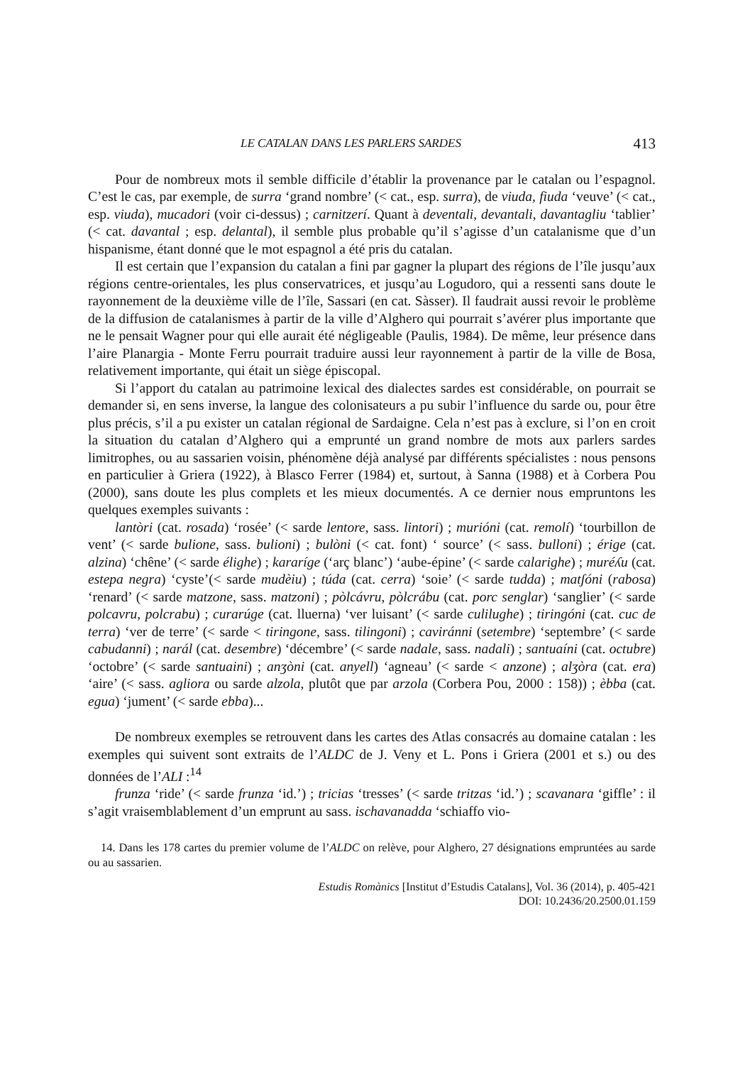LE CATALAN DANS LES PARLERS SARDES 413
Pour de nombreux mots il semble difficile d’établir la provenance par le catalan ou l’espagnol. C’est le cas, par exemple, de surra ‘grand nombre’ (< cat., esp. surra), de viuda, fiuda ‘veuve’ (< cat., esp. viuda), mucadori (voir ci-dessus) ; carnitzerí. Quant à deventali, devantali, davantagliu ‘tablier’ (< cat. davantal ; esp. delantal), il semble plus probable qu’il s’agisse d’un catalanisme que d’un hispanisme, étant donné que le mot espagnol a été pris du catalan.
Il est certain que l’expansion du catalan a fini par gagner la plupart des régions de l’île jusqu’aux régions centre-orientales, les plus conservatrices, et jusqu’au Logudoro, qui a ressenti sans doute le rayonnement de la deuxième ville de l’île, Sassari (en cat. Sàsser). Il faudrait aussi revoir le problème de la diffusion de catalanismes à partir de la ville d’Alghero qui pourrait s’avérer plus importante que ne le pensait Wagner pour qui elle aurait été négligeable (Paulis, 1984). De même, leur présence dans l’aire Planargia - Monte Ferru pourrait traduire aussi leur rayonnement à partir de la ville de Bosa, relativement importante, qui était un siège épiscopal.
Si l’apport du catalan au patrimoine lexical des dialectes sardes est considérable, on pourrait se demander si, en sens inverse, la langue des colonisateurs a pu subir l’influence du sarde ou, pour être plus précis, s’il a pu exister un catalan régional de Sardaigne. Cela n’est pas à exclure, si l’on en croit la situation du catalan d’Alghero qui a emprunté un grand nombre de mots aux parlers sardes limitrophes, ou au sassarien voisin, phénomène déjà analysé par différents spécialistes : nous pensons en particulier à Griera (1922), à Blasco Ferrer (1984) et, surtout, à Sanna (1988) et à Corbera Pou (2000), sans doute les plus complets et les mieux documentés. A ce dernier nous empruntons les quelques exemples suivants :
lantòri (cat. rosada) ‘rosée’ (< sarde lentore, sass. lintori) ; murióni (cat. remolí) ‘tourbillon de vent’ (< sarde bulione, sass. bulioni) ; bulòni (< cat. font) ‘ source’ (< sass. bulloni) ; érige (cat. alzina) ‘chêne’ (< sarde élighe) ; kararíge (‘arç blanc’) ‘aube-épine’ (< sarde calarighe) ; muréʎu (cat. estepa negra) ‘cyste’(< sarde mudèiu) ; túda (cat. cerra) ‘soie’ (< sarde tudda) ; matʃóni (rabosa) ‘renard’ (< sarde matzone, sass. matzoni) ; pòlcávru, pòlcrábu (cat. porc senglar) ‘sanglier’ (< sarde polcavru, polcrabu) ; curarúge (cat. lluerna) ‘ver luisant’ (< sarde culilughe) ; tiringóni (cat. cuc de terra) ‘ver de terre’ (< sarde < tiringone, sass. tilingoni) ; caviránni (setembre) ‘septembre’ (< sarde cabudanni) ; narál (cat. desembre) ‘décembre’ (< sarde nadale, sass. nadali) ; santuaíni (cat. octubre) ‘octobre’ (< sarde santuaini) ; anʒòni (cat. anyell) ‘agneau’ (< sarde < anzone) ; alʒòra (cat. era) ‘aire’ (< sass. agliora ou sarde alzola, plutôt que par arzola (Corbera Pou, 2000 : 158)) ; èbba (cat. egua) ‘jument’ (< sarde ebba)...
De nombreux exemples se retrouvent dans les cartes des Atlas consacrés au domaine catalan : les exemples qui suivent sont extraits de l’ALDC de J. Veny et L. Pons i Griera (2001 et s.) ou des données de l’ALI :<sup>14</sup>
frunza ‘ride’ (< sarde frunza ‘id.’) ; tricias ‘tresses’ (< sarde tritzas ‘id.’) ; scavanara ‘giffle’ : il s’agit vraisemblablement d’un emprunt au sass. ischavanadda ‘schiaffo vio-
14. Dans les 178 cartes du premier volume de l’ALDC on relève, pour Alghero, 27 désignations empruntées au sarde ou au sassarien.
Estudis Romànics [Institut d’Estudis Catalans], Vol. 36 (2014), p. 405-421
DOI: 10.2436/20.2500.01.159